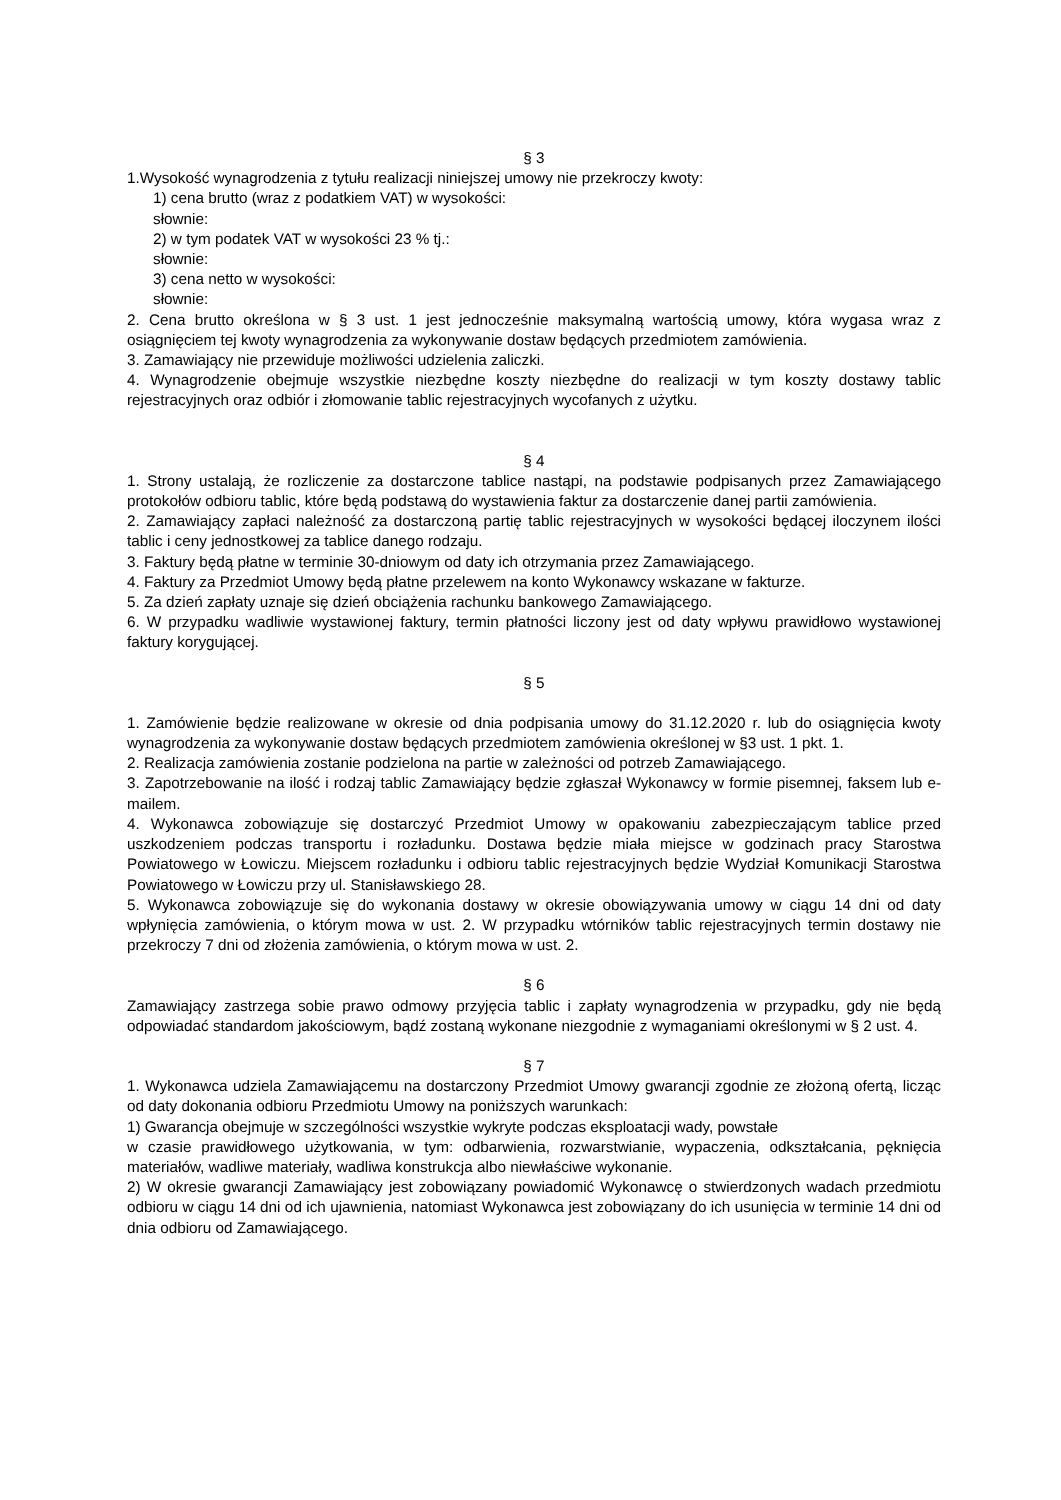§ 3
1.Wysokość wynagrodzenia z tytułu realizacji niniejszej umowy nie przekroczy kwoty:
1) cena brutto (wraz z podatkiem VAT) w wysokości:
słownie:
2) w tym podatek VAT w wysokości 23 % tj.:
słownie:
3) cena netto w wysokości:
słownie:
2. Cena brutto określona w § 3 ust. 1 jest jednocześnie maksymalną wartością umowy, która wygasa wraz z osiągnięciem tej kwoty wynagrodzenia za wykonywanie dostaw będących przedmiotem zamówienia.
3. Zamawiający nie przewiduje możliwości udzielenia zaliczki.
4. Wynagrodzenie obejmuje wszystkie niezbędne koszty niezbędne do realizacji w tym koszty dostawy tablic rejestracyjnych oraz odbiór i złomowanie tablic rejestracyjnych wycofanych z użytku.
§ 4
1. Strony ustalają, że rozliczenie za dostarczone tablice nastąpi, na podstawie podpisanych przez Zamawiającego protokołów odbioru tablic, które będą podstawą do wystawienia faktur za dostarczenie danej partii zamówienia.
2. Zamawiający zapłaci należność za dostarczoną partię tablic rejestracyjnych w wysokości będącej iloczynem ilości tablic i ceny jednostkowej za tablice danego rodzaju.
3. Faktury będą płatne w terminie 30-dniowym od daty ich otrzymania przez Zamawiającego.
4. Faktury za Przedmiot Umowy będą płatne przelewem na konto Wykonawcy wskazane w fakturze.
5. Za dzień zapłaty uznaje się dzień obciążenia rachunku bankowego Zamawiającego.
6. W przypadku wadliwie wystawionej faktury, termin płatności liczony jest od daty wpływu prawidłowo wystawionej faktury korygującej.
§ 5
1. Zamówienie będzie realizowane w okresie od dnia podpisania umowy do 31.12.2020 r. lub do osiągnięcia kwoty wynagrodzenia za wykonywanie dostaw będących przedmiotem zamówienia określonej w §3 ust. 1 pkt. 1.
2. Realizacja zamówienia zostanie podzielona na partie w zależności od potrzeb Zamawiającego.
3. Zapotrzebowanie na ilość i rodzaj tablic Zamawiający będzie zgłaszał Wykonawcy w formie pisemnej, faksem lub e-mailem.
4. Wykonawca zobowiązuje się dostarczyć Przedmiot Umowy w opakowaniu zabezpieczającym tablice przed uszkodzeniem podczas transportu i rozładunku. Dostawa będzie miała miejsce w godzinach pracy Starostwa Powiatowego w Łowiczu. Miejscem rozładunku i odbioru tablic rejestracyjnych będzie Wydział Komunikacji Starostwa Powiatowego w Łowiczu przy ul. Stanisławskiego 28.
5. Wykonawca zobowiązuje się do wykonania dostawy w okresie obowiązywania umowy w ciągu 14 dni od daty wpłynięcia zamówienia, o którym mowa w ust. 2. W przypadku wtórników tablic rejestracyjnych termin dostawy nie przekroczy 7 dni od złożenia zamówienia, o którym mowa w ust. 2.
§ 6
Zamawiający zastrzega sobie prawo odmowy przyjęcia tablic i zapłaty wynagrodzenia w przypadku, gdy nie będą odpowiadać standardom jakościowym, bądź zostaną wykonane niezgodnie z wymaganiami określonymi w § 2 ust. 4.
§ 7
1. Wykonawca udziela Zamawiającemu na dostarczony Przedmiot Umowy gwarancji zgodnie ze złożoną ofertą, licząc od daty dokonania odbioru Przedmiotu Umowy na poniższych warunkach:
1) Gwarancja obejmuje w szczególności wszystkie wykryte podczas eksploatacji wady, powstałe
w czasie prawidłowego użytkowania, w tym: odbarwienia, rozwarstwianie, wypaczenia, odkształcania, pęknięcia materiałów, wadliwe materiały, wadliwa konstrukcja albo niewłaściwe wykonanie.
2) W okresie gwarancji Zamawiający jest zobowiązany powiadomić Wykonawcę o stwierdzonych wadach przedmiotu odbioru w ciągu 14 dni od ich ujawnienia, natomiast Wykonawca jest zobowiązany do ich usunięcia w terminie 14 dni od dnia odbioru od Zamawiającego.